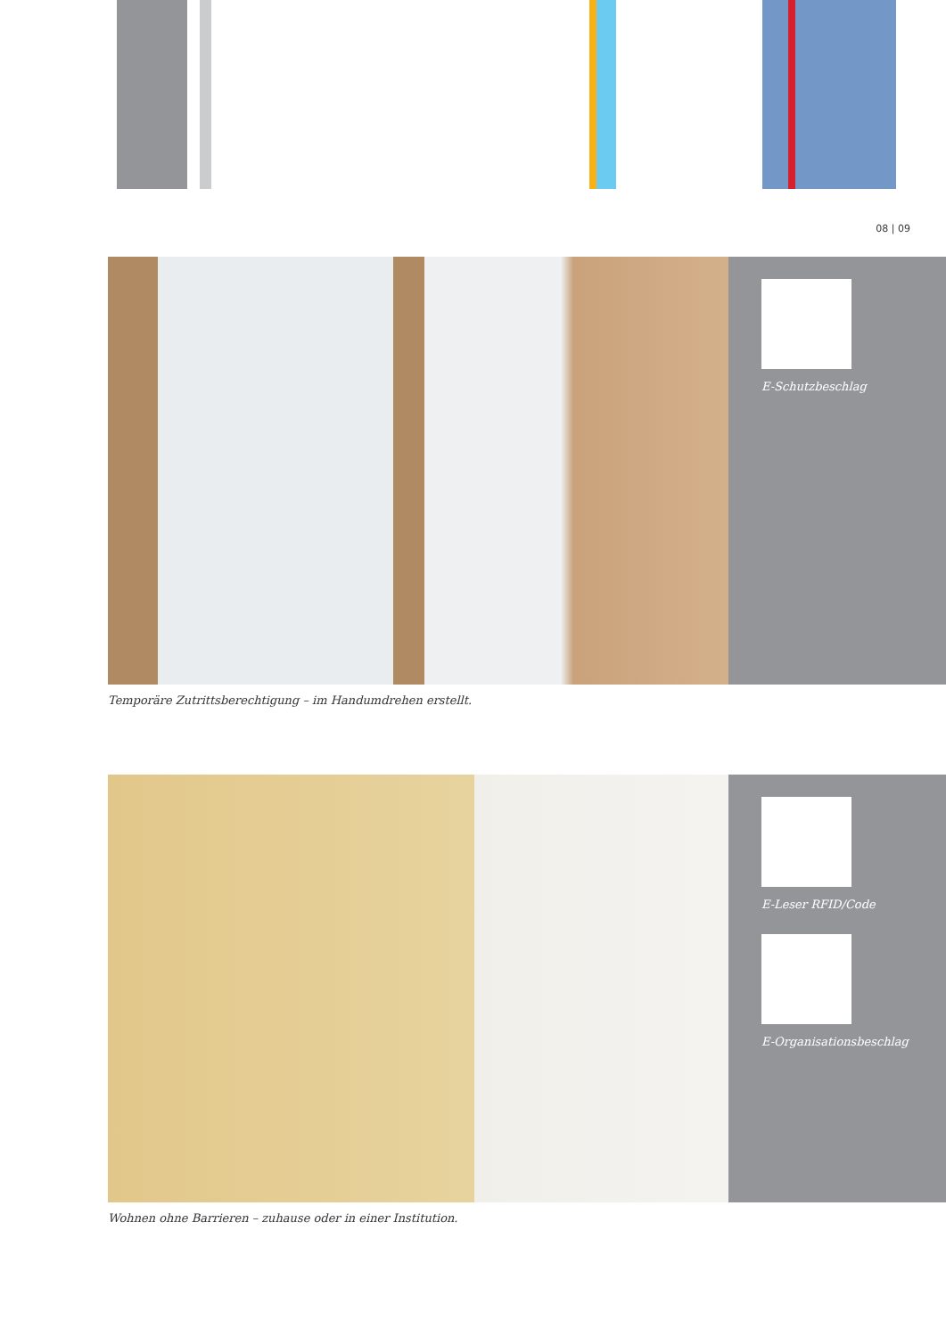08 | 09
E-Schutzbeschlag
Temporäre Zutrittsberechtigung – im Handumdrehen erstellt.
E-Leser RFID/Code
E-Organisationsbeschlag
Wohnen ohne Barrieren – zuhause oder in einer Institution.